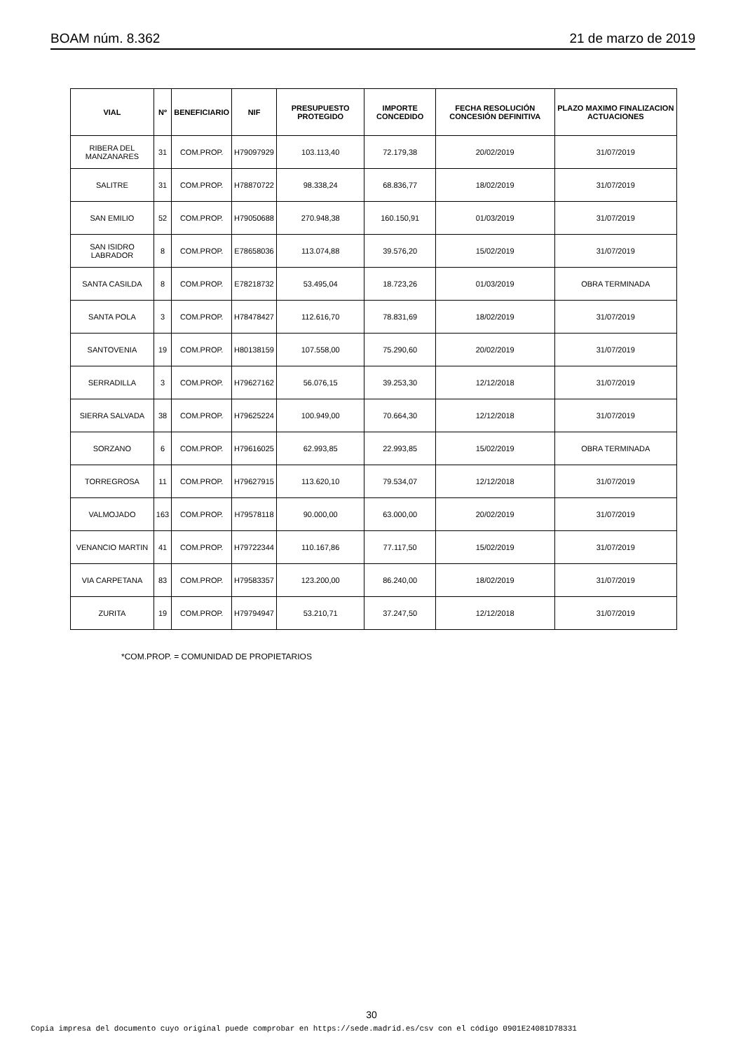BOAM núm. 8.362 21 de marzo de 2019
| VIAL | Nº | BENEFICIARIO | NIF | PRESUPUESTO PROTEGIDO | IMPORTE CONCEDIDO | FECHA RESOLUCIÓN CONCESIÓN DEFINITIVA | PLAZO MAXIMO FINALIZACION ACTUACIONES |
| --- | --- | --- | --- | --- | --- | --- | --- |
| RIBERA DEL MANZANARES | 31 | COM.PROP. | H79097929 | 103.113,40 | 72.179,38 | 20/02/2019 | 31/07/2019 |
| SALITRE | 31 | COM.PROP. | H78870722 | 98.338,24 | 68.836,77 | 18/02/2019 | 31/07/2019 |
| SAN EMILIO | 52 | COM.PROP. | H79050688 | 270.948,38 | 160.150,91 | 01/03/2019 | 31/07/2019 |
| SAN ISIDRO LABRADOR | 8 | COM.PROP. | E78658036 | 113.074,88 | 39.576,20 | 15/02/2019 | 31/07/2019 |
| SANTA CASILDA | 8 | COM.PROP. | E78218732 | 53.495,04 | 18.723,26 | 01/03/2019 | OBRA TERMINADA |
| SANTA POLA | 3 | COM.PROP. | H78478427 | 112.616,70 | 78.831,69 | 18/02/2019 | 31/07/2019 |
| SANTOVENIA | 19 | COM.PROP. | H80138159 | 107.558,00 | 75.290,60 | 20/02/2019 | 31/07/2019 |
| SERRADILLA | 3 | COM.PROP. | H79627162 | 56.076,15 | 39.253,30 | 12/12/2018 | 31/07/2019 |
| SIERRA SALVADA | 38 | COM.PROP. | H79625224 | 100.949,00 | 70.664,30 | 12/12/2018 | 31/07/2019 |
| SORZANO | 6 | COM.PROP. | H79616025 | 62.993,85 | 22.993,85 | 15/02/2019 | OBRA TERMINADA |
| TORREGROSA | 11 | COM.PROP. | H79627915 | 113.620,10 | 79.534,07 | 12/12/2018 | 31/07/2019 |
| VALMOJADO | 163 | COM.PROP. | H79578118 | 90.000,00 | 63.000,00 | 20/02/2019 | 31/07/2019 |
| VENANCIO MARTIN | 41 | COM.PROP. | H79722344 | 110.167,86 | 77.117,50 | 15/02/2019 | 31/07/2019 |
| VIA CARPETANA | 83 | COM.PROP. | H79583357 | 123.200,00 | 86.240,00 | 18/02/2019 | 31/07/2019 |
| ZURITA | 19 | COM.PROP. | H79794947 | 53.210,71 | 37.247,50 | 12/12/2018 | 31/07/2019 |
*COM.PROP. = COMUNIDAD DE PROPIETARIOS
30
Copia impresa del documento cuyo original puede comprobar en https://sede.madrid.es/csv con el código 0901E24081D78331